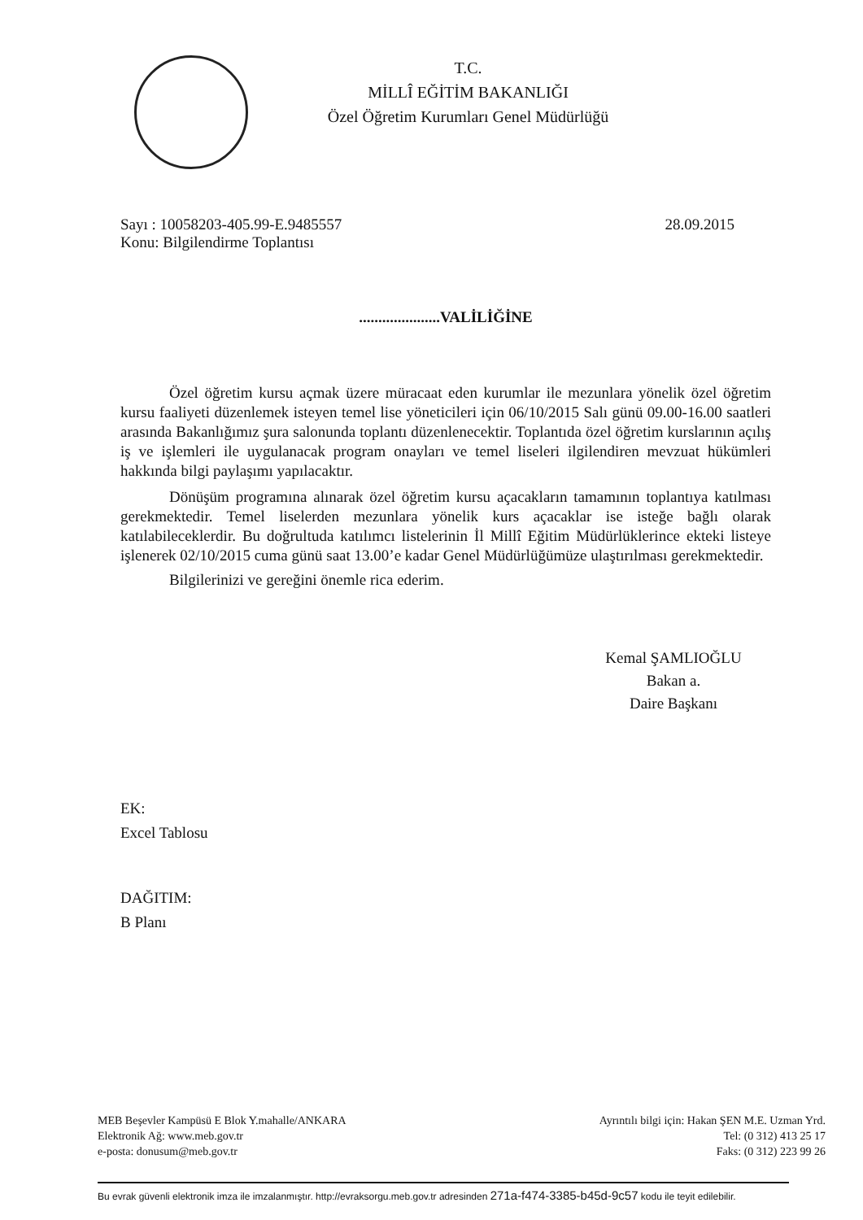T.C.
MİLLÎ EĞİTİM BAKANLIĞI
Özel Öğretim Kurumları Genel Müdürlüğü
Sayı : 10058203-405.99-E.9485557
28.09.2015
Konu: Bilgilendirme Toplantısı
.....................VALİLİĞİNE
Özel öğretim kursu açmak üzere müracaat eden kurumlar ile mezunlara yönelik özel öğretim kursu faaliyeti düzenlemek isteyen temel lise yöneticileri için 06/10/2015 Salı günü 09.00-16.00 saatleri arasında Bakanlığımız şura salonunda toplantı düzenlenecektir. Toplantıda özel öğretim kurslarının açılış iş ve işlemleri ile uygulanacak program onayları ve temel liseleri ilgilendiren mevzuat hükümleri hakkında bilgi paylaşımı yapılacaktır.
Dönüşüm programına alınarak özel öğretim kursu açacakların tamamının toplantıya katılması gerekmektedir. Temel liselerden mezunlara yönelik kurs açacaklar ise isteğe bağlı olarak katılabileceklerdir. Bu doğrultuda katılımcı listelerinin İl Millî Eğitim Müdürlüklerince ekteki listeye işlenerek 02/10/2015 cuma günü saat 13.00’e kadar Genel Müdürlüğümüze ulaştırılması gerekmektedir.
Bilgilerinizi ve gereğini önemle rica ederim.
Kemal ŞAMLIOĞLU
Bakan a.
Daire Başkanı
EK:
Excel Tablosu
DAĞITIM:
B Planı
MEB Beşevler Kampüsü E Blok Y.mahalle/ANKARA
Elektronik Ağ: www.meb.gov.tr
e-posta: donusum@meb.gov.tr
Ayrıntılı bilgi için: Hakan ŞEN M.E. Uzman Yrd.
Tel: (0 312) 413 25 17
Faks: (0 312) 223 99 26
Bu evrak güvenli elektronik imza ile imzalanmıştır. http://evraksorgu.meb.gov.tr adresinden 271a-f474-3385-b45d-9c57 kodu ile teyit edilebilir.